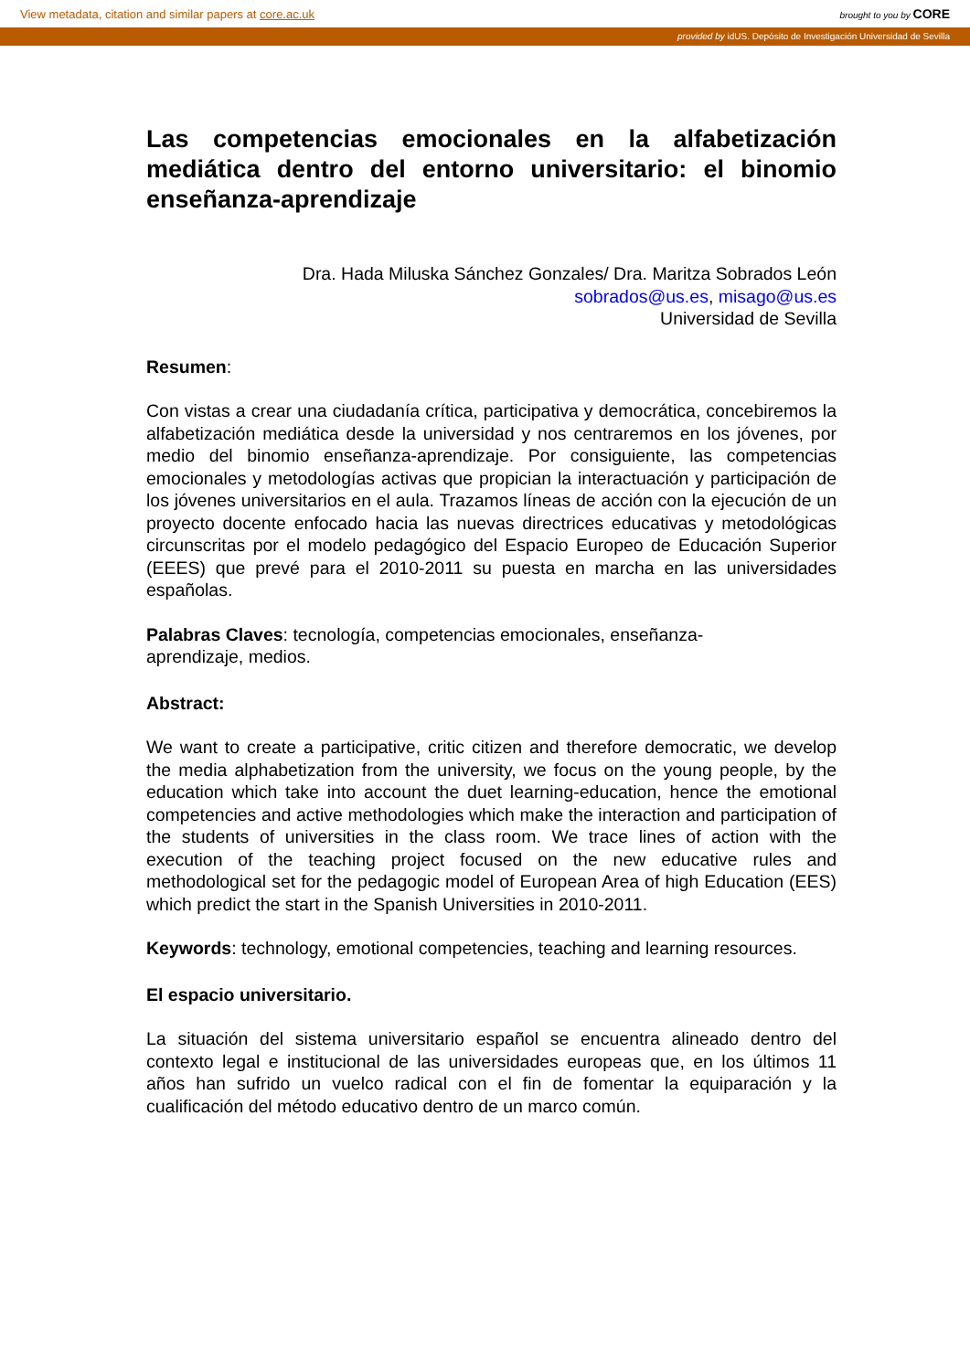View metadata, citation and similar papers at core.ac.uk brought to you by CORE
provided by idUS. Depósito de Investigación Universidad de Sevilla
Las competencias emocionales en la alfabetización mediática dentro del entorno universitario: el binomio enseñanza-aprendizaje
Dra. Hada Miluska Sánchez Gonzales/ Dra. Maritza Sobrados León
sobrados@us.es, misago@us.es
Universidad de Sevilla
Resumen:
Con vistas a crear una ciudadanía crítica, participativa y democrática, concebiremos la alfabetización mediática desde la universidad y nos centraremos en los jóvenes, por medio del binomio enseñanza-aprendizaje. Por consiguiente, las competencias emocionales y metodologías activas que propician la interactuación y participación de los jóvenes universitarios en el aula. Trazamos líneas de acción con la ejecución de un proyecto docente enfocado hacia las nuevas directrices educativas y metodológicas circunscritas por el modelo pedagógico del Espacio Europeo de Educación Superior (EEES) que prevé para el 2010-2011 su puesta en marcha en las universidades españolas.
Palabras Claves: tecnología, competencias emocionales, enseñanza-
aprendizaje, medios.
Abstract:
We want to create a participative, critic citizen and therefore democratic, we develop the media alphabetization from the university, we focus on the young people, by the education which take into account the duet learning-education, hence the emotional competencies and active methodologies which make the interaction and participation of the students of universities in the class room. We trace lines of action with the execution of the teaching project focused on the new educative rules and methodological set for the pedagogic model of European Area of high Education (EES) which predict the start in the Spanish Universities in 2010-2011.
Keywords: technology, emotional competencies, teaching and learning resources.
El espacio universitario.
La situación del sistema universitario español se encuentra alineado dentro del contexto legal e institucional de las universidades europeas que, en los últimos 11 años han sufrido un vuelco radical con el fin de fomentar la equiparación y la cualificación del método educativo dentro de un marco común.